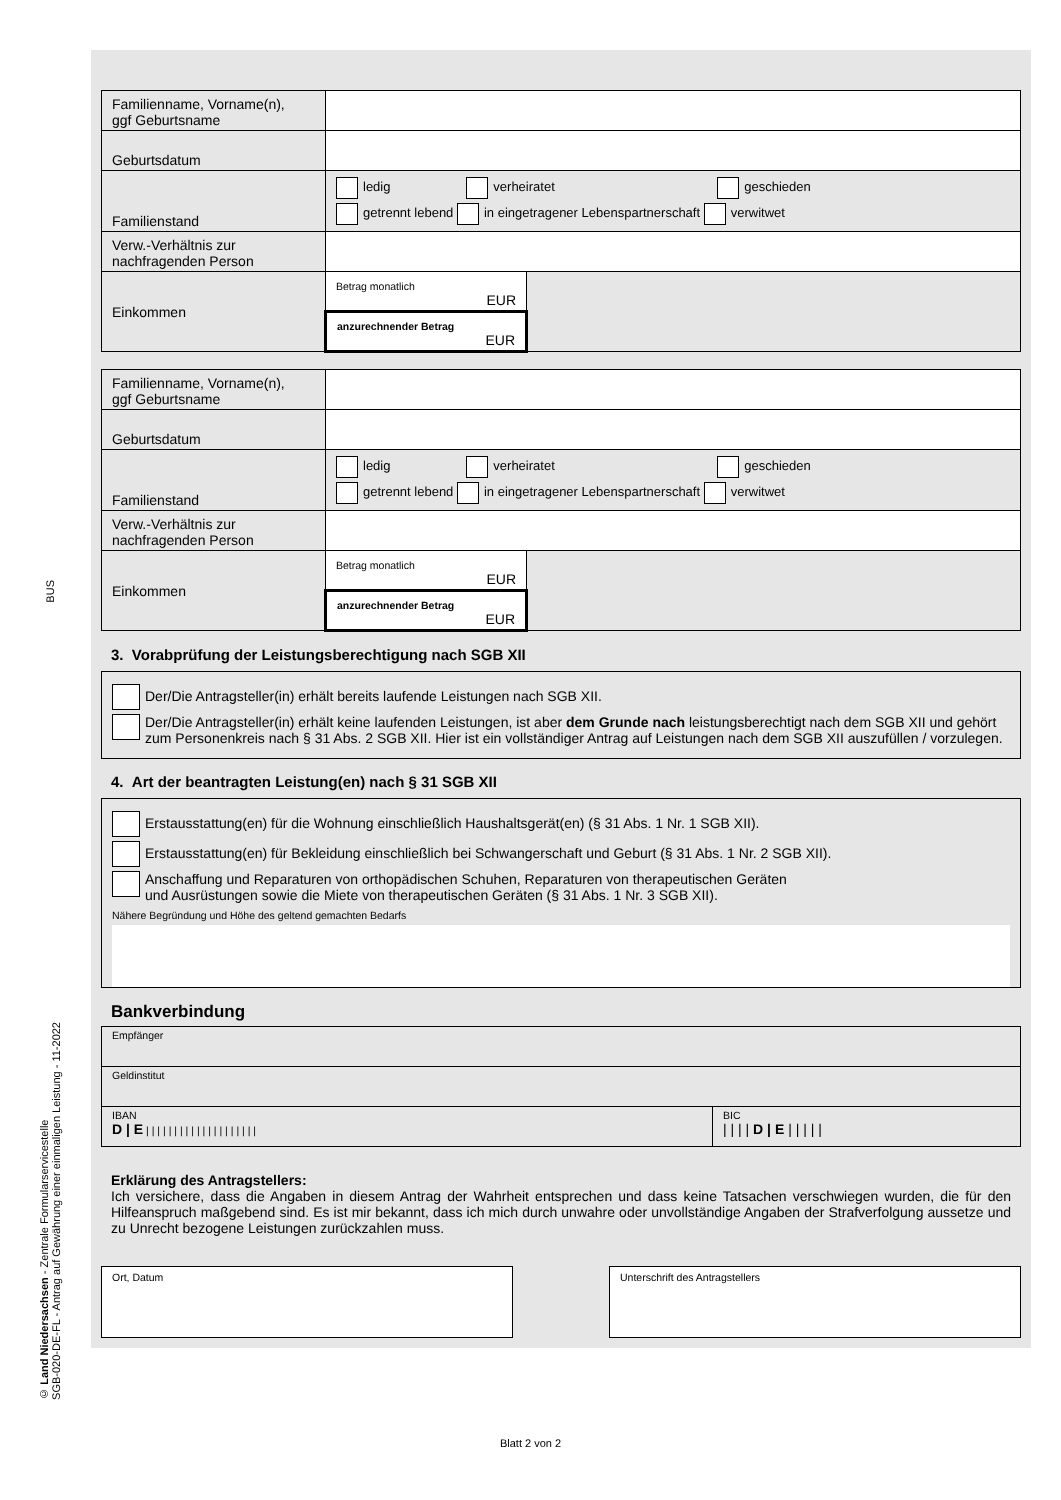BUS
© Land Niedersachsen - Zentrale Formularservicestelle
SGB-020-DE-FL - Antrag auf Gewährung einer einmaligen Leistung - 11-2022
| Familienname, Vorname(n), ggf Geburtsname | | |
| Geburtsdatum | | |
| Familienstand | ledig verheiratet geschieden getrennt lebend in eingetragener Lebenspartnerschaft verwitwet | |
| Verw.-Verhältnis zur nachfragenden Person | | |
| Einkommen | Betrag monatlich EUR | |
| | anzurechnender Betrag EUR | |
| Familienname, Vorname(n), ggf Geburtsname | | |
| Geburtsdatum | | |
| Familienstand | ledig verheiratet geschieden getrennt lebend in eingetragener Lebenspartnerschaft verwitwet | |
| Verw.-Verhältnis zur nachfragenden Person | | |
| Einkommen | Betrag monatlich EUR | |
| | anzurechnender Betrag EUR | |
3. Vorabprüfung der Leistungsberechtigung nach SGB XII
Der/Die Antragsteller(in) erhält bereits laufende Leistungen nach SGB XII.
Der/Die Antragsteller(in) erhält keine laufenden Leistungen, ist aber dem Grunde nach leistungsberechtigt nach dem SGB XII und gehört zum Personenkreis nach § 31 Abs. 2 SGB XII. Hier ist ein vollständiger Antrag auf Leistungen nach dem SGB XII auszufüllen / vorzulegen.
4. Art der beantragten Leistung(en) nach § 31 SGB XII
Erstausstattung(en) für die Wohnung einschließlich Haushaltsgerät(en) (§ 31 Abs. 1 Nr. 1 SGB XII).
Erstausstattung(en) für Bekleidung einschließlich bei Schwangerschaft und Geburt (§ 31 Abs. 1 Nr. 2 SGB XII).
Anschaffung und Reparaturen von orthopädischen Schuhen, Reparaturen von therapeutischen Geräten
und Ausrüstungen sowie die Miete von therapeutischen Geräten (§ 31 Abs. 1 Nr. 3 SGB XII).
Nähere Begründung und Höhe des geltend gemachten Bedarfs
Bankverbindung
| Empfänger | |
| Geldinstitut | |
| IBAN D / E / / / / / / / / / / / / / / / / / / / / | BIC / / / / D / E / / / / / |
Erklärung des Antragstellers:
Ich versichere, dass die Angaben in diesem Antrag der Wahrheit entsprechen und dass keine Tatsachen verschwiegen wurden, die für den Hilfeanspruch maßgebend sind. Es ist mir bekannt, dass ich mich durch unwahre oder unvollständige Angaben der Strafverfolgung aussetze und zu Unrecht bezogene Leistungen zurückzahlen muss.
Ort, Datum Unterschrift des Antragstellers
Blatt 2 von 2